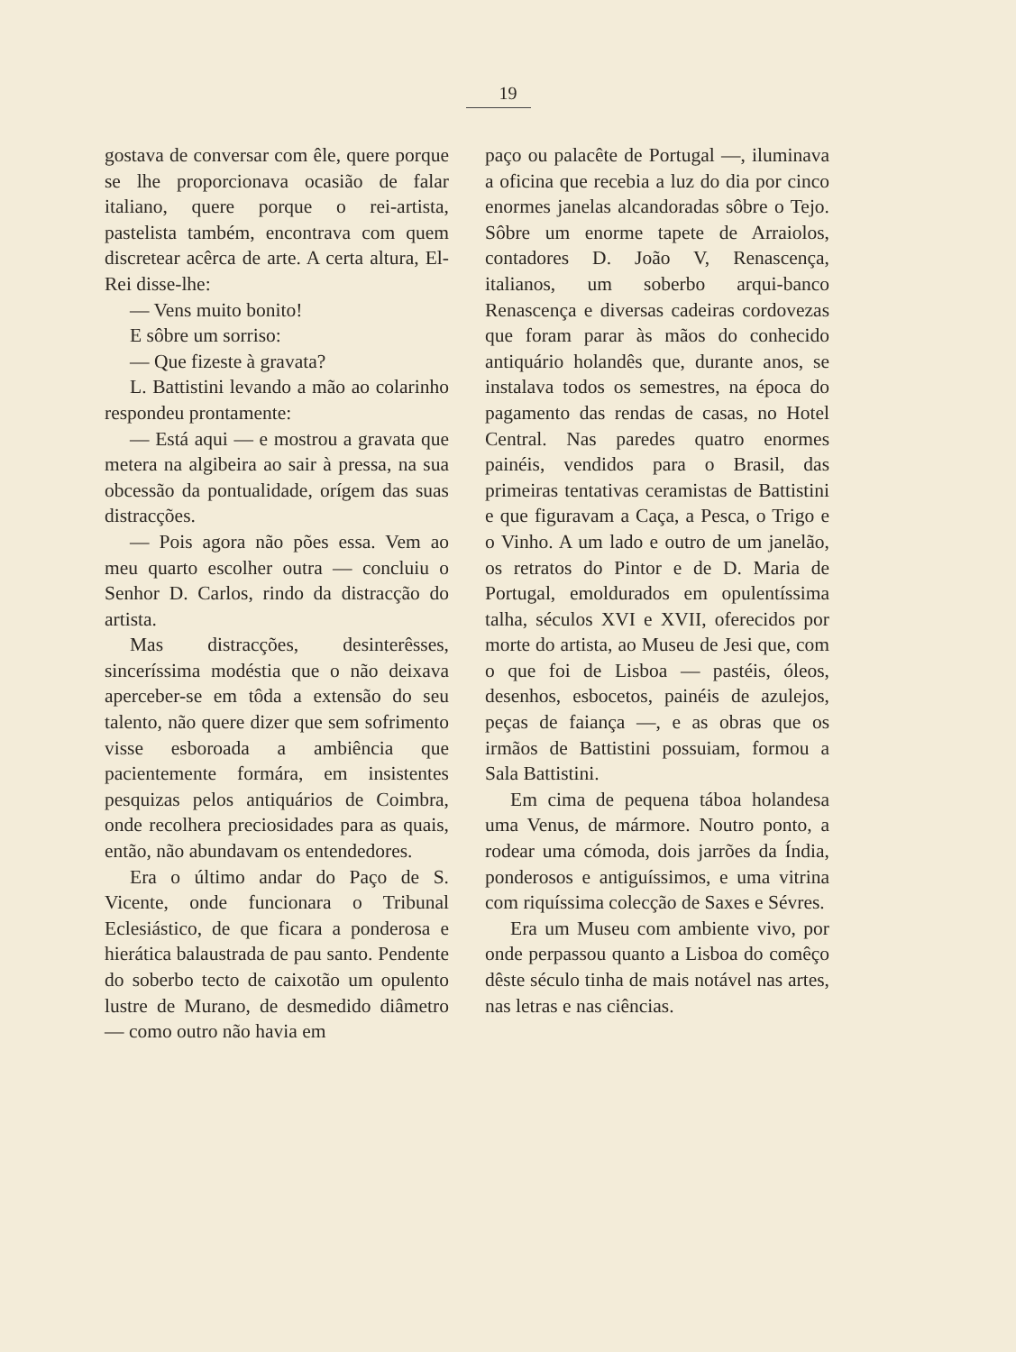19
gostava de conversar com êle, quere porque se lhe proporcionava ocasião de falar italiano, quere porque o rei-artista, pastelista também, encontrava com quem discretear acêrca de arte. A certa altura, El-Rei disse-lhe:
— Vens muito bonito!
E sôbre um sorriso:
— Que fizeste à gravata?
L. Battistini levando a mão ao colarinho respondeu prontamente:
— Está aqui — e mostrou a gravata que metera na algibeira ao sair à pressa, na sua obcessão da pontualidade, orígem das suas distracções.
— Pois agora não pões essa. Vem ao meu quarto escolher outra — concluiu o Senhor D. Carlos, rindo da distracção do artista.
Mas distracções, desinterêsses, sinceríssima modéstia que o não deixava aperceber-se em tôda a extensão do seu talento, não quere dizer que sem sofrimento visse esboroada a ambiência que pacientemente formára, em insistentes pesquizas pelos antiquários de Coimbra, onde recolhera preciosidades para as quais, então, não abundavam os entendedores.
Era o último andar do Paço de S. Vicente, onde funcionara o Tribunal Eclesiástico, de que ficara a ponderosa e hierática balaustrada de pau santo. Pendente do soberbo tecto de caixotão um opulento lustre de Murano, de desmedido diâmetro — como outro não havia em
paço ou palacête de Portugal —, iluminava a oficina que recebia a luz do dia por cinco enormes janelas alcandoradas sôbre o Tejo. Sôbre um enorme tapete de Arraiolos, contadores D. João V, Renascença, italianos, um soberbo arqui-banco Renascença e diversas cadeiras cordovezas que foram parar às mãos do conhecido antiquário holandês que, durante anos, se instalava todos os semestres, na época do pagamento das rendas de casas, no Hotel Central. Nas paredes quatro enormes painéis, vendidos para o Brasil, das primeiras tentativas ceramistas de Battistini e que figuravam a Caça, a Pesca, o Trigo e o Vinho. A um lado e outro de um janelão, os retratos do Pintor e de D. Maria de Portugal, emoldurados em opulentíssima talha, séculos XVI e XVII, oferecidos por morte do artista, ao Museu de Jesi que, com o que foi de Lisboa — pastéis, óleos, desenhos, esbocetos, painéis de azulejos, peças de faiança —, e as obras que os irmãos de Battistini possuiam, formou a Sala Battistini.
Em cima de pequena táboa holandesa uma Venus, de mármore. Noutro ponto, a rodear uma cómoda, dois jarrões da Índia, ponderosos e antiguíssimos, e uma vitrina com riquíssima colecção de Saxes e Sévres.
Era um Museu com ambiente vivo, por onde perpassou quanto a Lisboa do comêço dêste século tinha de mais notável nas artes, nas letras e nas ciências.